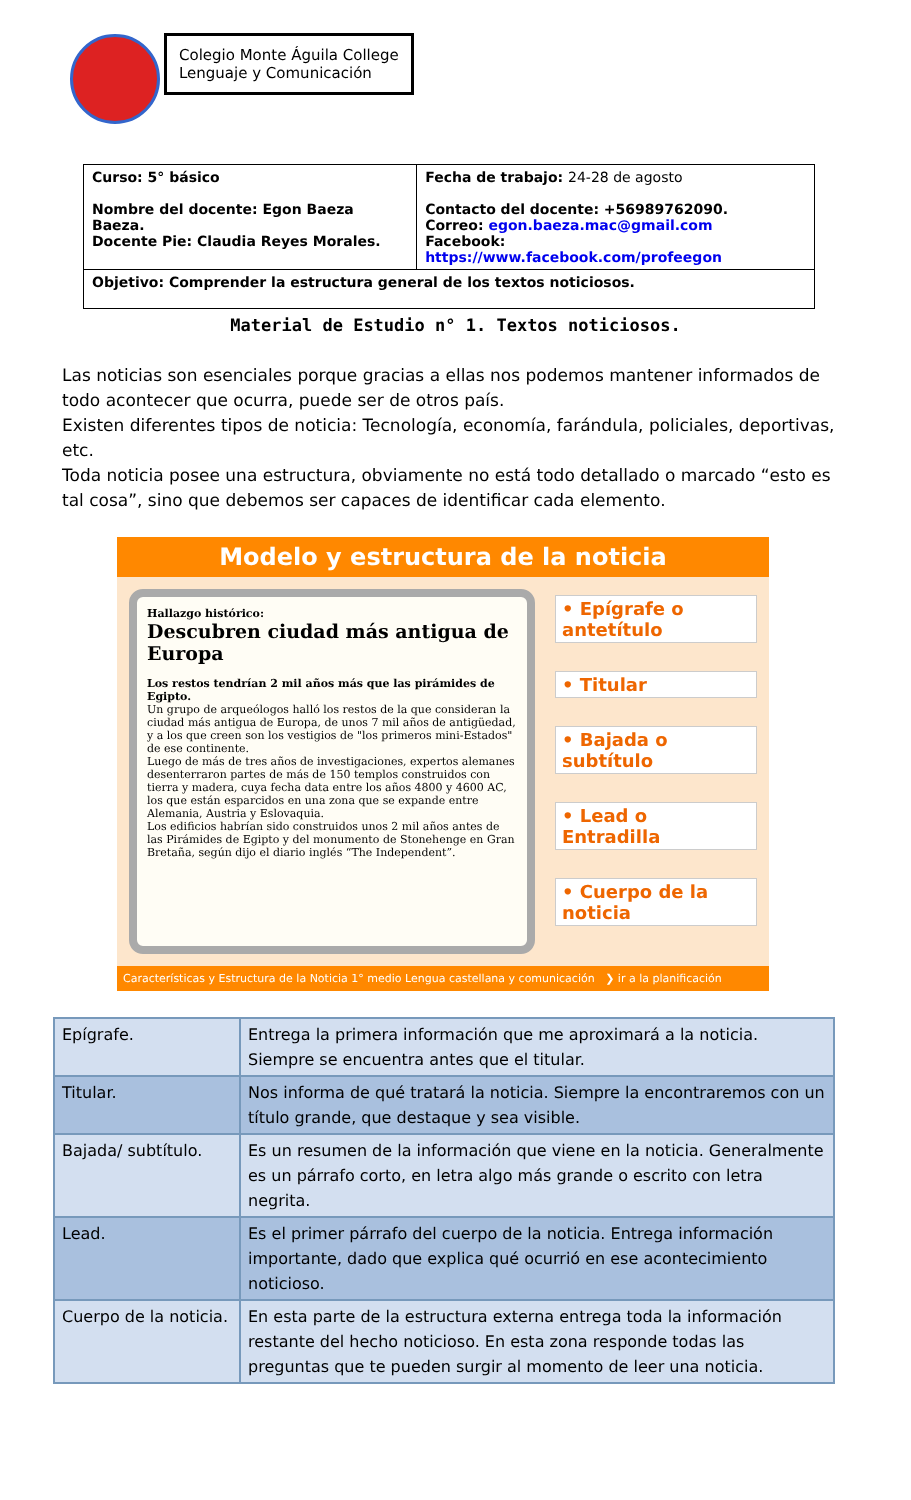Colegio Monte Águila College
Lenguaje y Comunicación
| Curso: 5° básico Nombre del docente: Egon Baeza Baeza. Docente Pie: Claudia Reyes Morales. | Fecha de trabajo: 24-28 de agosto Contacto del docente: +56989762090. Correo: egon.baeza.mac@gmail.com Facebook: https://www.facebook.com/profeegon |
| Objetivo: Comprender la estructura general de los textos noticiosos. | |
Material de Estudio n° 1. Textos noticiosos.
Las noticias son esenciales porque gracias a ellas nos podemos mantener informados de todo acontecer que ocurra, puede ser de otros país.
Existen diferentes tipos de noticia: Tecnología, economía, farándula, policiales, deportivas, etc.
Toda noticia posee una estructura, obviamente no está todo detallado o marcado “esto es tal cosa”, sino que debemos ser capaces de identificar cada elemento.
Modelo y estructura de la noticia
Hallazgo histórico:
Descubren ciudad más antigua de Europa
Los restos tendrían 2 mil años más que las pirámides de Egipto.
Un grupo de arqueólogos halló los restos de la que consideran la ciudad más antigua de Europa, de unos 7 mil años de antigüedad, y a los que creen son los vestigios de "los primeros mini-Estados" de ese continente.
Luego de más de tres años de investigaciones, expertos alemanes desenterraron partes de más de 150 templos construidos con tierra y madera, cuya fecha data entre los años 4800 y 4600 AC, los que están esparcidos en una zona que se expande entre Alemania, Austria y Eslovaquia.
Los edificios habrían sido construidos unos 2 mil años antes de las Pirámides de Egipto y del monumento de Stonehenge en Gran Bretaña, según dijo el diario inglés “The Independent”.
• Epígrafe o antetítulo
• Titular
• Bajada o subtítulo
• Lead o Entradilla
• Cuerpo de la noticia
Características y Estructura de la Noticia 1° medio Lengua castellana y comunicación ❯ ir a la planificación
| Epígrafe. | Entrega la primera información que me aproximará a la noticia. Siempre se encuentra antes que el titular. |
| Titular. | Nos informa de qué tratará la noticia. Siempre la encontraremos con un título grande, que destaque y sea visible. |
| Bajada/ subtítulo. | Es un resumen de la información que viene en la noticia. Generalmente es un párrafo corto, en letra algo más grande o escrito con letra negrita. |
| Lead. | Es el primer párrafo del cuerpo de la noticia. Entrega información importante, dado que explica qué ocurrió en ese acontecimiento noticioso. |
| Cuerpo de la noticia. | En esta parte de la estructura externa entrega toda la información restante del hecho noticioso. En esta zona responde todas las preguntas que te pueden surgir al momento de leer una noticia. |